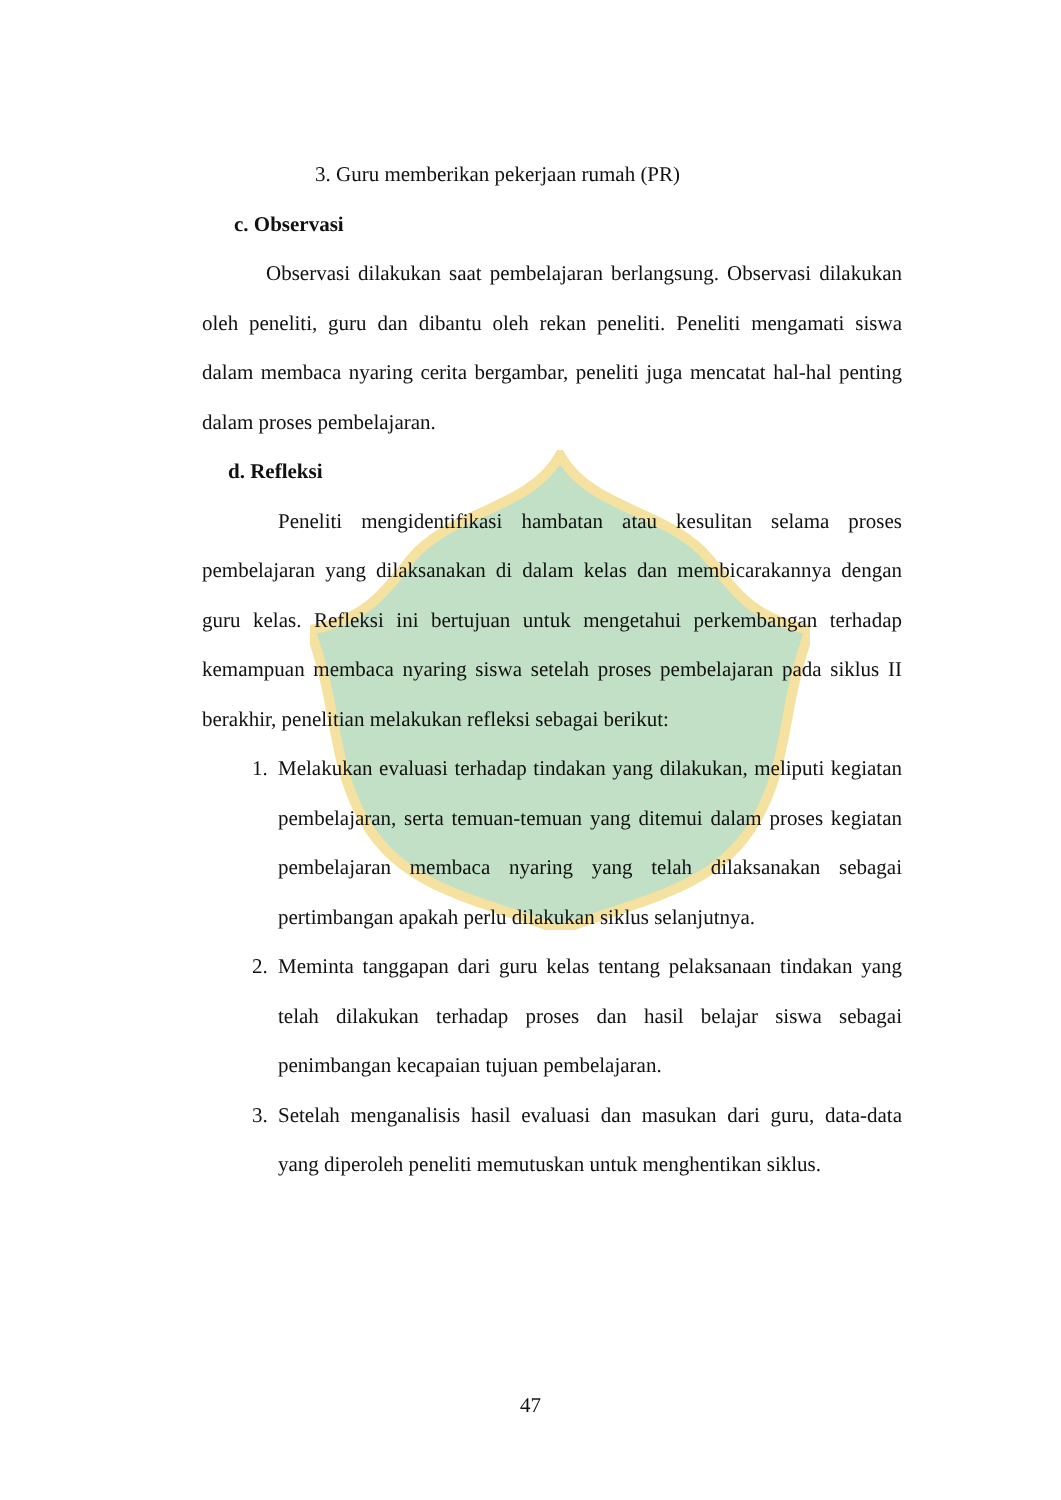3. Guru memberikan pekerjaan rumah (PR)
c. Observasi
Observasi dilakukan saat pembelajaran berlangsung. Observasi dilakukan oleh peneliti, guru dan dibantu oleh rekan peneliti. Peneliti mengamati siswa dalam membaca nyaring cerita bergambar, peneliti juga mencatat hal-hal penting dalam proses pembelajaran.
d. Refleksi
Peneliti mengidentifikasi hambatan atau kesulitan selama proses pembelajaran yang dilaksanakan di dalam kelas dan membicarakannya dengan guru kelas. Refleksi ini bertujuan untuk mengetahui perkembangan terhadap kemampuan membaca nyaring siswa setelah proses pembelajaran pada siklus II berakhir, penelitian melakukan refleksi sebagai berikut:
1. Melakukan evaluasi terhadap tindakan yang dilakukan, meliputi kegiatan pembelajaran, serta temuan-temuan yang ditemui dalam proses kegiatan pembelajaran membaca nyaring yang telah dilaksanakan sebagai pertimbangan apakah perlu dilakukan siklus selanjutnya.
2. Meminta tanggapan dari guru kelas tentang pelaksanaan tindakan yang telah dilakukan terhadap proses dan hasil belajar siswa sebagai penimbangan kecapaian tujuan pembelajaran.
3. Setelah menganalisis hasil evaluasi dan masukan dari guru, data-data yang diperoleh peneliti memutuskan untuk menghentikan siklus.
47